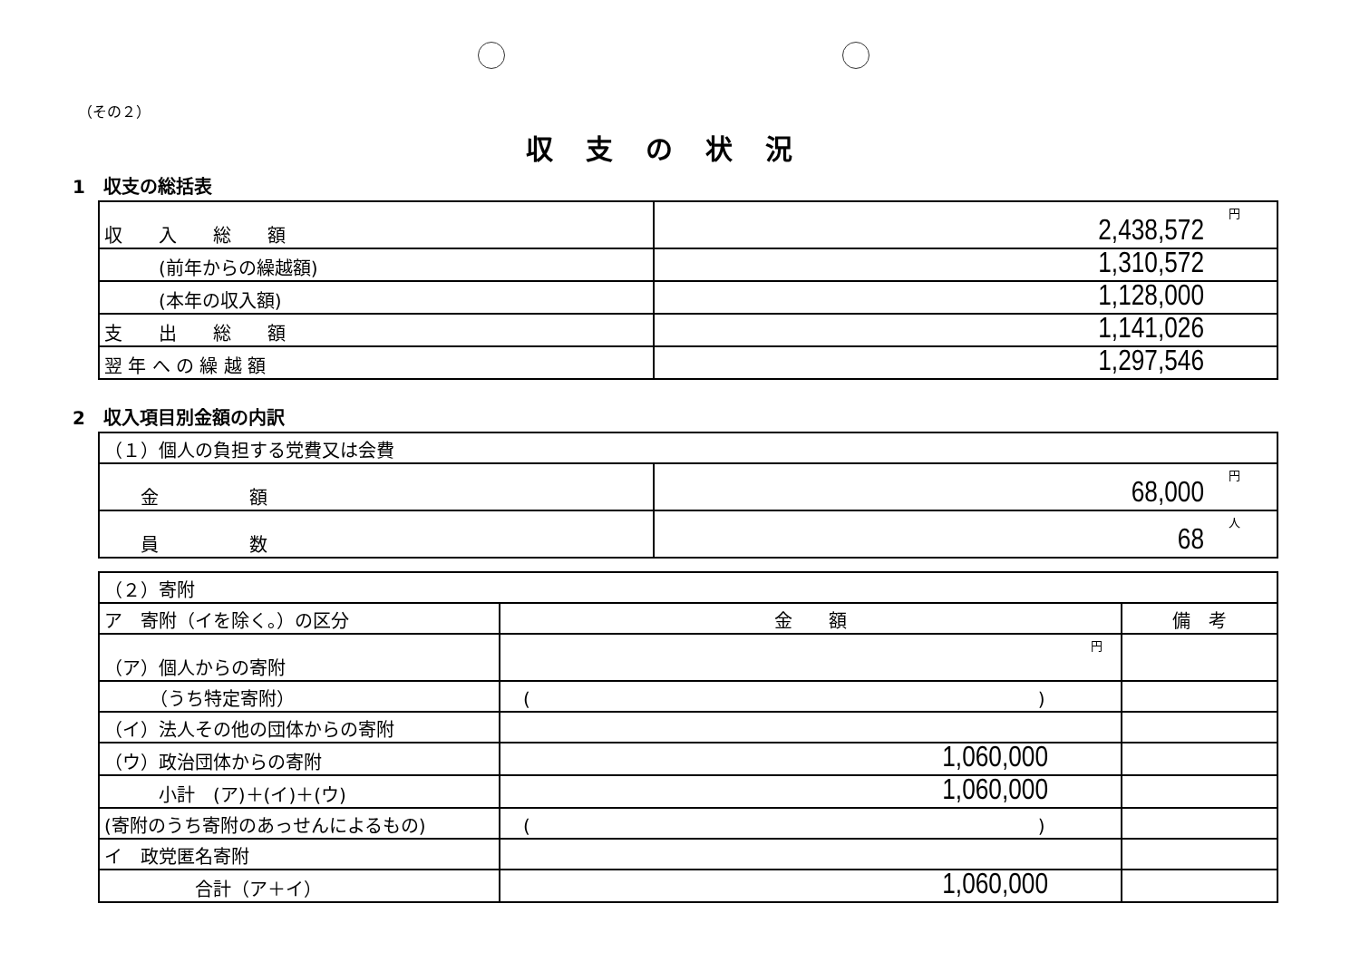（その２）
収支の状況
1　収支の総括表
| 収 入 総 額 | 円 2,438,572 |
| (前年からの繰越額) | 1,310,572 |
| (本年の収入額) | 1,128,000 |
| 支 出 総 額 | 1,141,026 |
| 翌 年 へ の 繰 越 額 | 1,297,546 |
2　収入項目別金額の内訳
| （１）個人の負担する党費又は会費 | |
| 金 額 | 円 68,000 |
| 員 数 | 人 68 |
| （２）寄附 | | |
| ア 寄附（イを除く。）の区分 | 金 額 | 備 考 |
| （ア）個人からの寄附 | 円 | |
| （うち特定寄附） | ( ) | |
| （イ）法人その他の団体からの寄附 | | |
| （ウ）政治団体からの寄附 | 1,060,000 | |
| 小計 (ア)＋(イ)＋(ウ) | 1,060,000 | |
| (寄附のうち寄附のあっせんによるもの) | ( ) | |
| イ 政党匿名寄附 | | |
| 合計（ア＋イ） | 1,060,000 | |